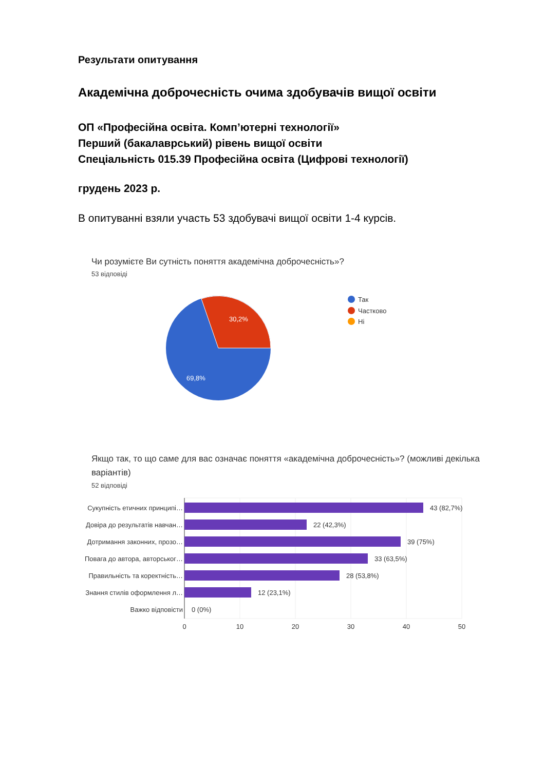Результати опитування
Академічна доброчесність очима здобувачів вищої освіти
ОП «Професійна освіта. Комп’ютерні технології»
Перший (бакалаврський) рівень вищої освіти
Спеціальність 015.39 Професійна освіта (Цифрові технології)
грудень 2023 р.
В опитуванні взяли участь 53 здобувачі вищої освіти 1-4 курсів.
Чи розумієте Ви сутність поняття академічна доброчесність»?
53 відповіді
30,2%
69,8%
Так
Частково
Ні
Якщо так, то що саме для вас означає поняття «академічна доброчесність»? (можливі декілька варіантів)
52 відповіді
Сукупність етичних принципі…
Довіра до результатів навчан…
Дотримання законних, прозо…
Повага до автора, авторськог…
Правильність та коректність…
Знання стилів оформлення л…
Важко відповісти
43 (82,7%)
22 (42,3%)
39 (75%)
33 (63,5%)
28 (53,8%)
12 (23,1%)
0 (0%)
0
10
20
30
40
50